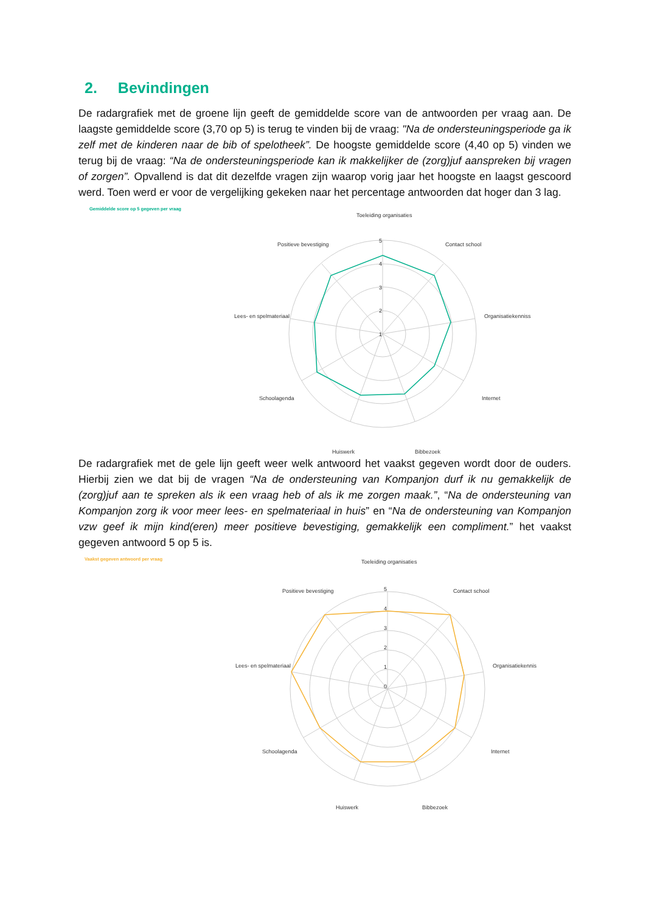2. Bevindingen
De radargrafiek met de groene lijn geeft de gemiddelde score van de antwoorden per vraag aan. De laagste gemiddelde score (3,70 op 5) is terug te vinden bij de vraag: "Na de ondersteuningsperiode ga ik zelf met de kinderen naar de bib of spelotheek”. De hoogste gemiddelde score (4,40 op 5) vinden we terug bij de vraag: “Na de ondersteuningsperiode kan ik makkelijker de (zorg)juf aanspreken bij vragen of zorgen”. Opvallend is dat dit dezelfde vragen zijn waarop vorig jaar het hoogste en laagst gescoord werd. Toen werd er voor de vergelijking gekeken naar het percentage antwoorden dat hoger dan 3 lag.
Gemiddelde score op 5 gegeven per vraag
Toeleiding organisaties
Positieve bevestiging
Contact school
Lees- en spelmateriaal
Organisatiekenniss
Schoolagenda
Internet
Huiswerk
Bibbezoek
5
4
3
2
1
De radargrafiek met de gele lijn geeft weer welk antwoord het vaakst gegeven wordt door de ouders. Hierbij zien we dat bij de vragen “Na de ondersteuning van Kompanjon durf ik nu gemakkelijk de (zorg)juf aan te spreken als ik een vraag heb of als ik me zorgen maak.”, “Na de ondersteuning van Kompanjon zorg ik voor meer lees- en spelmateriaal in huis” en “Na de ondersteuning van Kompanjon vzw geef ik mijn kind(eren) meer positieve bevestiging, gemakkelijk een compliment.” het vaakst gegeven antwoord 5 op 5 is.
Vaakst gegeven antwoord per vraag
Toeleiding organisaties
Positieve bevestiging
Contact school
Lees- en spelmateriaal
Organisatiekennis
Schoolagenda
Internet
Huiswerk
Bibbezoek
5
4
3
2
1
0